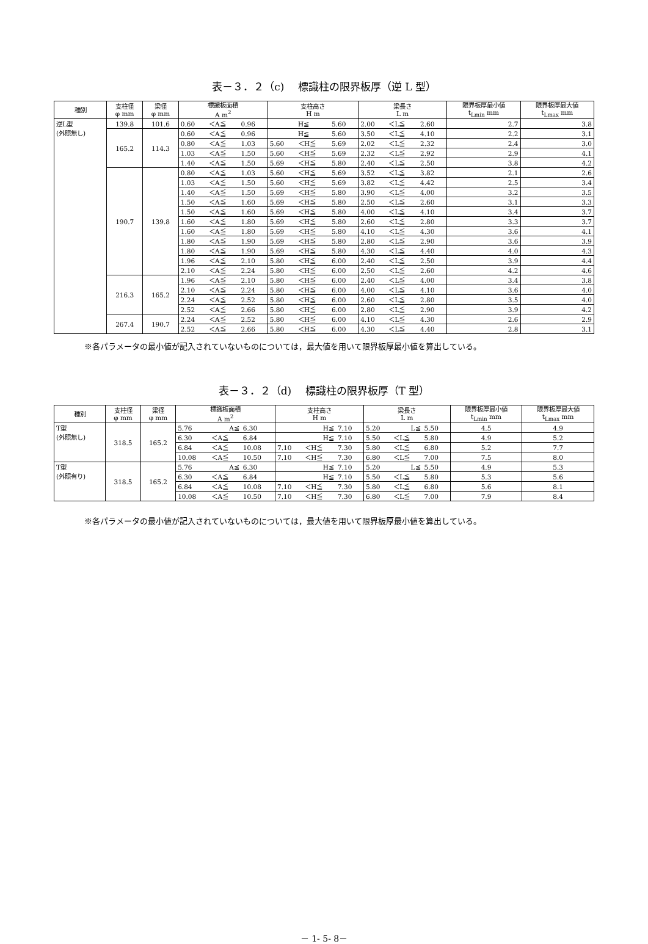表－３．２（c)　 標識柱の限界板厚（逆 L 型）
| 種別 | 支柱径 φ mm | 梁径 φ mm | 標識板面積 A m<sup>2</sup> | | | 支柱高さ H m | | | 梁長さ L m | | | 限界板厚最小値 t<sub>Lmin</sub> mm | 限界板厚最大値 t<sub>Lmax</sub> mm |
| --- | --- | --- | --- | --- | --- | --- | --- | --- | --- | --- | --- | --- | --- |
| 逆L型 (外照無し) | 139.8 | 101.6 | 0.60 | ＜A≦ | 0.96 | | H≦ | 5.60 | 2.00 | ＜L≦ | 2.60 | 2.7 | 3.8 |
| | 165.2 | 114.3 | 0.60 | ＜A≦ | 0.96 | | H≦ | 5.60 | 3.50 | ＜L≦ | 4.10 | 2.2 | 3.1 |
| | | | 0.80 | ＜A≦ | 1.03 | 5.60 | ＜H≦ | 5.69 | 2.02 | ＜L≦ | 2.32 | 2.4 | 3.0 |
| | | | 1.03 | ＜A≦ | 1.50 | 5.60 | ＜H≦ | 5.69 | 2.32 | ＜L≦ | 2.92 | 2.9 | 4.1 |
| | | | 1.40 | ＜A≦ | 1.50 | 5.69 | ＜H≦ | 5.80 | 2.40 | ＜L≦ | 2.50 | 3.8 | 4.2 |
| | 190.7 | 139.8 | 0.80 | ＜A≦ | 1.03 | 5.60 | ＜H≦ | 5.69 | 3.52 | ＜L≦ | 3.82 | 2.1 | 2.6 |
| | | | 1.03 | ＜A≦ | 1.50 | 5.60 | ＜H≦ | 5.69 | 3.82 | ＜L≦ | 4.42 | 2.5 | 3.4 |
| | | | 1.40 | ＜A≦ | 1.50 | 5.69 | ＜H≦ | 5.80 | 3.90 | ＜L≦ | 4.00 | 3.2 | 3.5 |
| | | | 1.50 | ＜A≦ | 1.60 | 5.69 | ＜H≦ | 5.80 | 2.50 | ＜L≦ | 2.60 | 3.1 | 3.3 |
| | | | 1.50 | ＜A≦ | 1.60 | 5.69 | ＜H≦ | 5.80 | 4.00 | ＜L≦ | 4.10 | 3.4 | 3.7 |
| | | | 1.60 | ＜A≦ | 1.80 | 5.69 | ＜H≦ | 5.80 | 2.60 | ＜L≦ | 2.80 | 3.3 | 3.7 |
| | | | 1.60 | ＜A≦ | 1.80 | 5.69 | ＜H≦ | 5.80 | 4.10 | ＜L≦ | 4.30 | 3.6 | 4.1 |
| | | | 1.80 | ＜A≦ | 1.90 | 5.69 | ＜H≦ | 5.80 | 2.80 | ＜L≦ | 2.90 | 3.6 | 3.9 |
| | | | 1.80 | ＜A≦ | 1.90 | 5.69 | ＜H≦ | 5.80 | 4.30 | ＜L≦ | 4.40 | 4.0 | 4.3 |
| | | | 1.96 | ＜A≦ | 2.10 | 5.80 | ＜H≦ | 6.00 | 2.40 | ＜L≦ | 2.50 | 3.9 | 4.4 |
| | | | 2.10 | ＜A≦ | 2.24 | 5.80 | ＜H≦ | 6.00 | 2.50 | ＜L≦ | 2.60 | 4.2 | 4.6 |
| | 216.3 | 165.2 | 1.96 | ＜A≦ | 2.10 | 5.80 | ＜H≦ | 6.00 | 2.40 | ＜L≦ | 4.00 | 3.4 | 3.8 |
| | | | 2.10 | ＜A≦ | 2.24 | 5.80 | ＜H≦ | 6.00 | 4.00 | ＜L≦ | 4.10 | 3.6 | 4.0 |
| | | | 2.24 | ＜A≦ | 2.52 | 5.80 | ＜H≦ | 6.00 | 2.60 | ＜L≦ | 2.80 | 3.5 | 4.0 |
| | | | 2.52 | ＜A≦ | 2.66 | 5.80 | ＜H≦ | 6.00 | 2.80 | ＜L≦ | 2.90 | 3.9 | 4.2 |
| | 267.4 | 190.7 | 2.24 | ＜A≦ | 2.52 | 5.80 | ＜H≦ | 6.00 | 4.10 | ＜L≦ | 4.30 | 2.6 | 2.9 |
| | | | 2.52 | ＜A≦ | 2.66 | 5.80 | ＜H≦ | 6.00 | 4.30 | ＜L≦ | 4.40 | 2.8 | 3.1 |
※各パラメータの最小値が記入されていないものについては，最大値を用いて限界板厚最小値を算出している。
表－３．２（d)　 標識柱の限界板厚（T 型）
| 種別 | 支柱径 φ mm | 梁径 φ mm | 標識板面積 A m<sup>2</sup> | | | 支柱高さ H m | | | 梁長さ L m | | | 限界板厚最小値 t<sub>Lmin</sub> mm | 限界板厚最大値 t<sub>Lmax</sub> mm |
| --- | --- | --- | --- | --- | --- | --- | --- | --- | --- | --- | --- | --- | --- |
| T型 (外照無し) | 318.5 | 165.2 | 5.76 | A≦ | 6.30 | | H≦ | 7.10 | 5.20 | L≦ | 5.50 | 4.5 | 4.9 |
| | | | 6.30 | ＜A≦ | 6.84 | | H≦ | 7.10 | 5.50 | ＜L≦ | 5.80 | 4.9 | 5.2 |
| | | | 6.84 | ＜A≦ | 10.08 | 7.10 | ＜H≦ | 7.30 | 5.80 | ＜L≦ | 6.80 | 5.2 | 7.7 |
| | | | 10.08 | ＜A≦ | 10.50 | 7.10 | ＜H≦ | 7.30 | 6.80 | ＜L≦ | 7.00 | 7.5 | 8.0 |
| T型 (外照有り) | 318.5 | 165.2 | 5.76 | A≦ | 6.30 | | H≦ | 7.10 | 5.20 | L≦ | 5.50 | 4.9 | 5.3 |
| | | | 6.30 | ＜A≦ | 6.84 | | H≦ | 7.10 | 5.50 | ＜L≦ | 5.80 | 5.3 | 5.6 |
| | | | 6.84 | ＜A≦ | 10.08 | 7.10 | ＜H≦ | 7.30 | 5.80 | ＜L≦ | 6.80 | 5.6 | 8.1 |
| | | | 10.08 | ＜A≦ | 10.50 | 7.10 | ＜H≦ | 7.30 | 6.80 | ＜L≦ | 7.00 | 7.9 | 8.4 |
※各パラメータの最小値が記入されていないものについては，最大値を用いて限界板厚最小値を算出している。
－ 1- 5- 8－